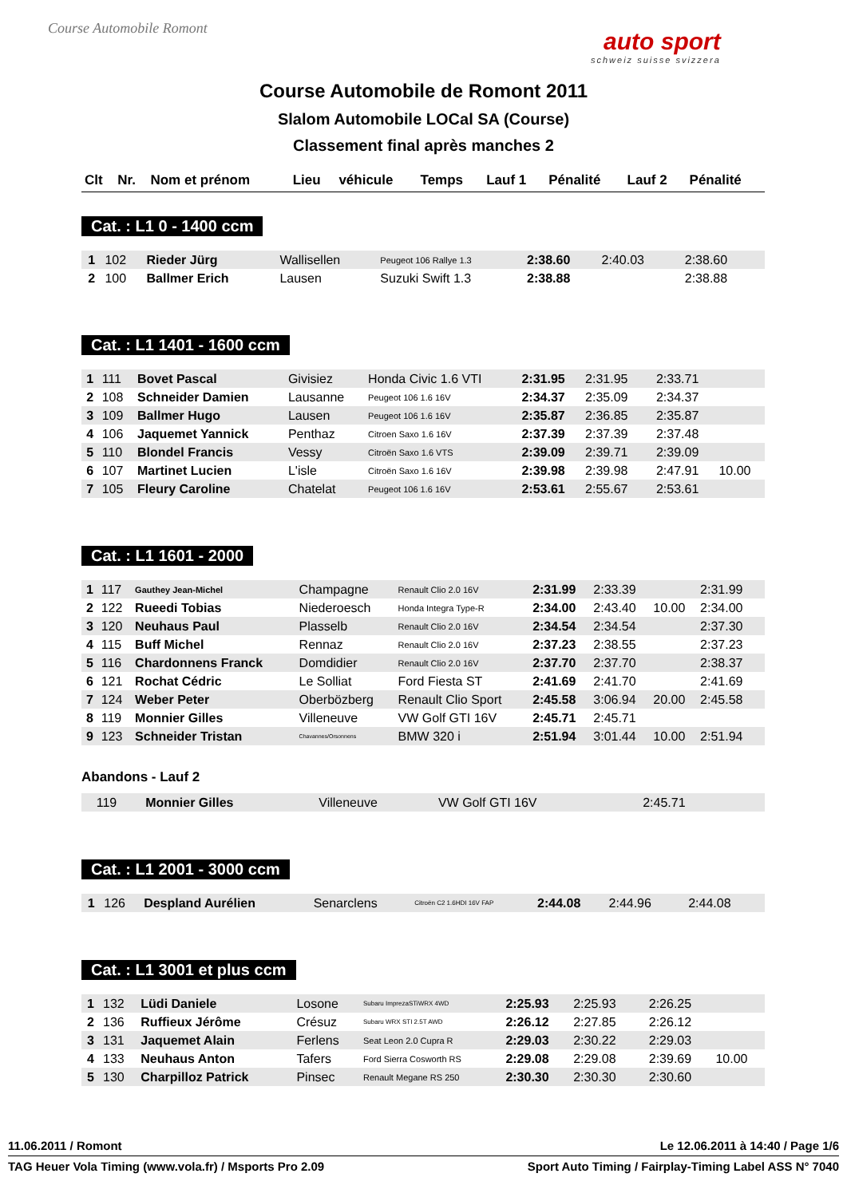Course Automobile Romont
auto sport
schweiz suisse svizzera
Course Automobile de Romont 2011
Slalom Automobile LOCal SA (Course)
Classement final après manches 2
| Clt | Nr. | Nom et prénom | Lieu | véhicule | Temps | Lauf 1 | Pénalité | Lauf 2 | Pénalité |
| --- | --- | --- | --- | --- | --- | --- | --- | --- | --- |
Cat. : L1 0 - 1400 ccm
| 1 | 102 | Rieder Jürg | Wallisellen | Peugeot 106 Rallye 1.3 | 2:38.60 | 2:40.03 | | 2:38.60 | |
| 2 | 100 | Ballmer Erich | Lausen | Suzuki Swift 1.3 | 2:38.88 | | | 2:38.88 | |
Cat. : L1 1401 - 1600 ccm
| 1 | 111 | Bovet Pascal | Givisiez | Honda Civic 1.6 VTI | 2:31.95 | 2:31.95 | | 2:33.71 | |
| 2 | 108 | Schneider Damien | Lausanne | Peugeot 106 1.6 16V | 2:34.37 | 2:35.09 | | 2:34.37 | |
| 3 | 109 | Ballmer Hugo | Lausen | Peugeot 106 1.6 16V | 2:35.87 | 2:36.85 | | 2:35.87 | |
| 4 | 106 | Jaquemet Yannick | Penthaz | Citroen Saxo 1.6 16V | 2:37.39 | 2:37.39 | | 2:37.48 | |
| 5 | 110 | Blondel Francis | Vessy | Citroën Saxo 1.6 VTS | 2:39.09 | 2:39.71 | | 2:39.09 | |
| 6 | 107 | Martinet Lucien | L'isle | Citroën Saxo 1.6 16V | 2:39.98 | 2:39.98 | | 2:47.91 | 10.00 |
| 7 | 105 | Fleury Caroline | Chatelat | Peugeot 106 1.6 16V | 2:53.61 | 2:55.67 | | 2:53.61 | |
Cat. : L1 1601 - 2000
| 1 | 117 | Gauthey Jean-Michel | Champagne | Renault Clio 2.0 16V | 2:31.99 | 2:33.39 | | 2:31.99 | |
| 2 | 122 | Rueedi Tobias | Niederoesch | Honda Integra Type-R | 2:34.00 | 2:43.40 | 10.00 | 2:34.00 | |
| 3 | 120 | Neuhaus Paul | Plasselb | Renault Clio 2.0 16V | 2:34.54 | 2:34.54 | | 2:37.30 | |
| 4 | 115 | Buff Michel | Rennaz | Renault Clio 2.0 16V | 2:37.23 | 2:38.55 | | 2:37.23 | |
| 5 | 116 | Chardonnens Franck | Domdidier | Renault Clio 2.0 16V | 2:37.70 | 2:37.70 | | 2:38.37 | |
| 6 | 121 | Rochat Cédric | Le Solliat | Ford Fiesta ST | 2:41.69 | 2:41.70 | | 2:41.69 | |
| 7 | 124 | Weber Peter | Oberbözberg | Renault Clio Sport | 2:45.58 | 3:06.94 | 20.00 | 2:45.58 | |
| 8 | 119 | Monnier Gilles | Villeneuve | VW Golf GTI 16V | 2:45.71 | 2:45.71 | | | |
| 9 | 123 | Schneider Tristan | Chavannes/Orsonnens | BMW 320 i | 2:51.94 | 3:01.44 | 10.00 | 2:51.94 | |
Abandons - Lauf 2
| | 119 | Monnier Gilles | Villeneuve | VW Golf GTI 16V | | 2:45.71 | | | |
Cat. : L1 2001 - 3000 ccm
| 1 | 126 | Despland Aurélien | Senarclens | Citroën C2 1.6HDI 16V FAP | 2:44.08 | 2:44.96 | | 2:44.08 | |
Cat. : L1 3001 et plus ccm
| 1 | 132 | Lüdi Daniele | Losone | Subaru ImprezaSTiWRX 4WD | 2:25.93 | 2:25.93 | | 2:26.25 | |
| 2 | 136 | Ruffieux Jérôme | Crésuz | Subaru WRX STI 2.5T AWD | 2:26.12 | 2:27.85 | | 2:26.12 | |
| 3 | 131 | Jaquemet Alain | Ferlens | Seat Leon 2.0 Cupra R | 2:29.03 | 2:30.22 | | 2:29.03 | |
| 4 | 133 | Neuhaus Anton | Tafers | Ford Sierra Cosworth RS | 2:29.08 | 2:29.08 | | 2:39.69 | 10.00 |
| 5 | 130 | Charpilloz Patrick | Pinsec | Renault Megane RS 250 | 2:30.30 | 2:30.30 | | 2:30.60 | |
11.06.2011 / Romont Le 12.06.2011 à 14:40 / Page 1/6
TAG Heuer Vola Timing (www.vola.fr) / Msports Pro 2.09 Sport Auto Timing / Fairplay-Timing Label ASS N° 7040